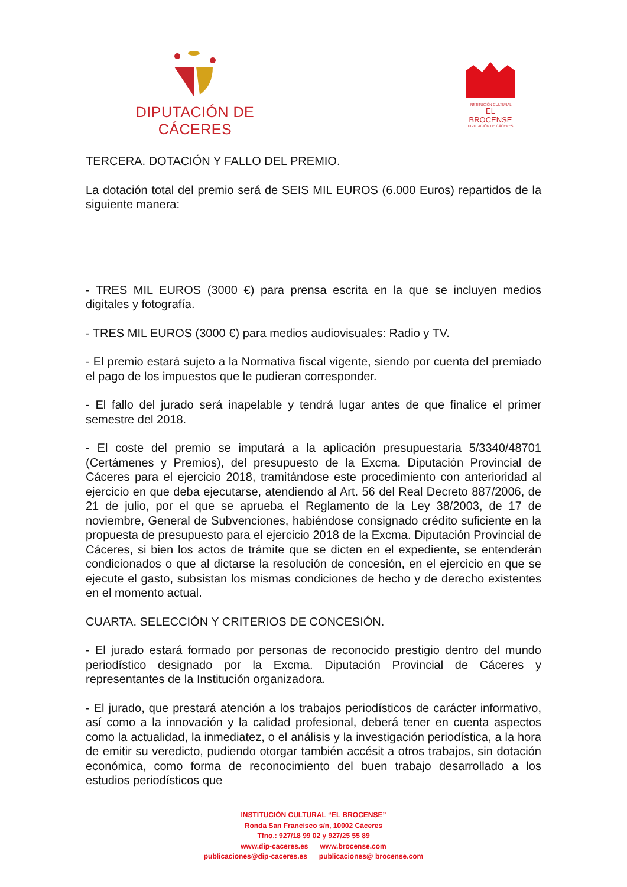DIPUTACIÓN DE CÁCERES
INSTITUCIÓN CULTURAL
EL BROCENSE
DIPUTACIÓN DE CÁCERES
TERCERA. DOTACIÓN Y FALLO DEL PREMIO.
La dotación total del premio será de SEIS MIL EUROS (6.000 Euros) repartidos de la siguiente manera:
- TRES MIL EUROS (3000 €) para prensa escrita en la que se incluyen medios digitales y fotografía.
- TRES MIL EUROS (3000 €) para medios audiovisuales: Radio y TV.
- El premio estará sujeto a la Normativa fiscal vigente, siendo por cuenta del premiado el pago de los impuestos que le pudieran corresponder.
- El fallo del jurado será inapelable y tendrá lugar antes de que finalice el primer semestre del 2018.
- El coste del premio se imputará a la aplicación presupuestaria 5/3340/48701 (Certámenes y Premios), del presupuesto de la Excma. Diputación Provincial de Cáceres para el ejercicio 2018, tramitándose este procedimiento con anterioridad al ejercicio en que deba ejecutarse, atendiendo al Art. 56 del Real Decreto 887/2006, de 21 de julio, por el que se aprueba el Reglamento de la Ley 38/2003, de 17 de noviembre, General de Subvenciones, habiéndose consignado crédito suficiente en la propuesta de presupuesto para el ejercicio 2018 de la Excma. Diputación Provincial de Cáceres, si bien los actos de trámite que se dicten en el expediente, se entenderán condicionados o que al dictarse la resolución de concesión, en el ejercicio en que se ejecute el gasto, subsistan los mismas condiciones de hecho y de derecho existentes en el momento actual.
CUARTA. SELECCIÓN Y CRITERIOS DE CONCESIÓN.
- El jurado estará formado por personas de reconocido prestigio dentro del mundo periodístico designado por la Excma. Diputación Provincial de Cáceres y representantes de la Institución organizadora.
- El jurado, que prestará atención a los trabajos periodísticos de carácter informativo, así como a la innovación y la calidad profesional, deberá tener en cuenta aspectos como la actualidad, la inmediatez, o el análisis y la investigación periodística, a la hora de emitir su veredicto, pudiendo otorgar también accésit a otros trabajos, sin dotación económica, como forma de reconocimiento del buen trabajo desarrollado a los estudios periodísticos que
INSTITUCIÓN CULTURAL “EL BROCENSE”
Ronda San Francisco s/n, 10002 Cáceres
Tfno.: 927/18 99 02 y 927/25 55 89
www.dip-caceres.es www.brocense.com
publicaciones@dip-caceres.es publicaciones@ brocense.com